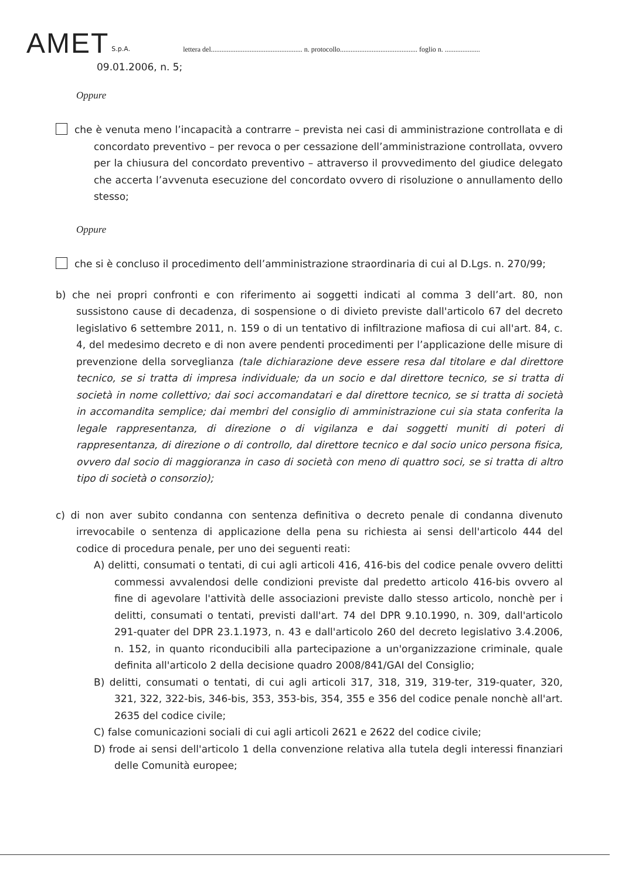AMET S.p.A. lettera del.................................................... n. protocollo............................................ foglio n. ....................
09.01.2006, n. 5;
Oppure
che è venuta meno l’incapacità a contrarre – prevista nei casi di amministrazione controllata e di concordato preventivo – per revoca o per cessazione dell’amministrazione controllata, ovvero per la chiusura del concordato preventivo – attraverso il provvedimento del giudice delegato che accerta l’avvenuta esecuzione del concordato ovvero di risoluzione o annullamento dello stesso;
Oppure
che si è concluso il procedimento dell’amministrazione straordinaria di cui al D.Lgs. n. 270/99;
b) che nei propri confronti e con riferimento ai soggetti indicati al comma 3 dell’art. 80, non sussistono cause di decadenza, di sospensione o di divieto previste dall'articolo 67 del decreto legislativo 6 settembre 2011, n. 159 o di un tentativo di infiltrazione mafiosa di cui all'art. 84, c. 4, del medesimo decreto e di non avere pendenti procedimenti per l’applicazione delle misure di prevenzione della sorveglianza (tale dichiarazione deve essere resa dal titolare e dal direttore tecnico, se si tratta di impresa individuale; da un socio e dal direttore tecnico, se si tratta di società in nome collettivo; dai soci accomandatari e dal direttore tecnico, se si tratta di società in accomandita semplice; dai membri del consiglio di amministrazione cui sia stata conferita la legale rappresentanza, di direzione o di vigilanza e dai soggetti muniti di poteri di rappresentanza, di direzione o di controllo, dal direttore tecnico e dal socio unico persona fisica, ovvero dal socio di maggioranza in caso di società con meno di quattro soci, se si tratta di altro tipo di società o consorzio);
c) di non aver subito condanna con sentenza definitiva o decreto penale di condanna divenuto irrevocabile o sentenza di applicazione della pena su richiesta ai sensi dell'articolo 444 del codice di procedura penale, per uno dei seguenti reati:
A) delitti, consumati o tentati, di cui agli articoli 416, 416-bis del codice penale ovvero delitti commessi avvalendosi delle condizioni previste dal predetto articolo 416-bis ovvero al fine di agevolare l'attività delle associazioni previste dallo stesso articolo, nonchè per i delitti, consumati o tentati, previsti dall'art. 74 del DPR 9.10.1990, n. 309, dall'articolo 291-quater del DPR 23.1.1973, n. 43 e dall'articolo 260 del decreto legislativo 3.4.2006, n. 152, in quanto riconducibili alla partecipazione a un'organizzazione criminale, quale definita all'articolo 2 della decisione quadro 2008/841/GAI del Consiglio;
B) delitti, consumati o tentati, di cui agli articoli 317, 318, 319, 319-ter, 319-quater, 320, 321, 322, 322-bis, 346-bis, 353, 353-bis, 354, 355 e 356 del codice penale nonchè all'art. 2635 del codice civile;
C) false comunicazioni sociali di cui agli articoli 2621 e 2622 del codice civile;
D) frode ai sensi dell'articolo 1 della convenzione relativa alla tutela degli interessi finanziari delle Comunità europee;